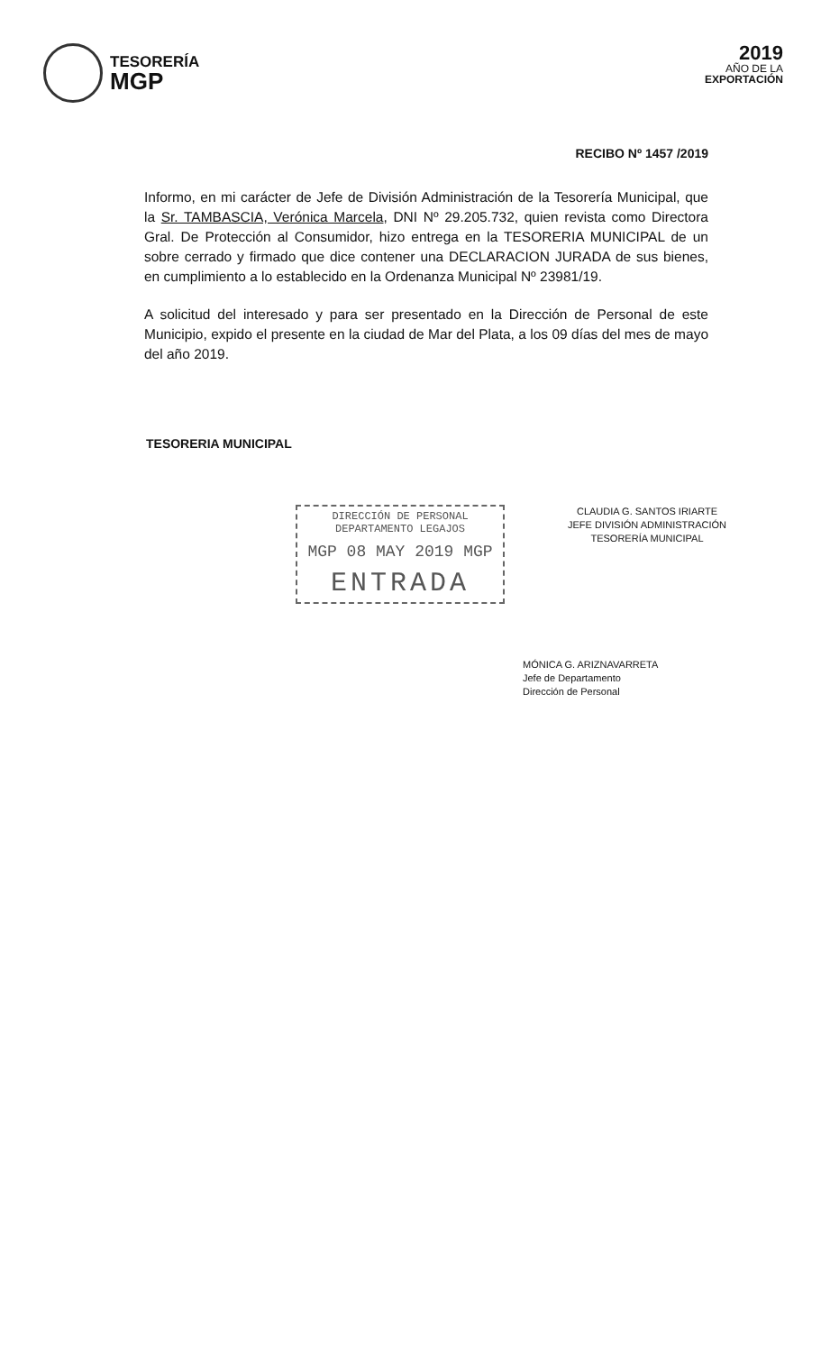TESORERÍA
MGP
2019
AÑO DE LA
EXPORTACIÓN
RECIBO Nº 1457 /2019
Informo, en mi carácter de Jefe de División Administración de la Tesorería Municipal, que la Sr. TAMBASCIA, Verónica Marcela, DNI Nº 29.205.732, quien revista como Directora Gral. De Protección al Consumidor, hizo entrega en la TESORERIA MUNICIPAL de un sobre cerrado y firmado que dice contener una DECLARACION JURADA de sus bienes, en cumplimiento a lo establecido en la Ordenanza Municipal Nº 23981/19.
A solicitud del interesado y para ser presentado en la Dirección de Personal de este Municipio, expido el presente en la ciudad de Mar del Plata, a los 09 días del mes de mayo del año 2019.
TESORERIA MUNICIPAL
DIRECCIÓN DE PERSONAL
DEPARTAMENTO LEGAJOS
MGP 08 MAY 2019 MGP
ENTRADA
CLAUDIA G. SANTOS IRIARTE
JEFE DIVISIÓN ADMINISTRACIÓN
TESORERÍA MUNICIPAL
MÓNICA G. ARIZNAVARRETA
Jefe de Departamento
Dirección de Personal